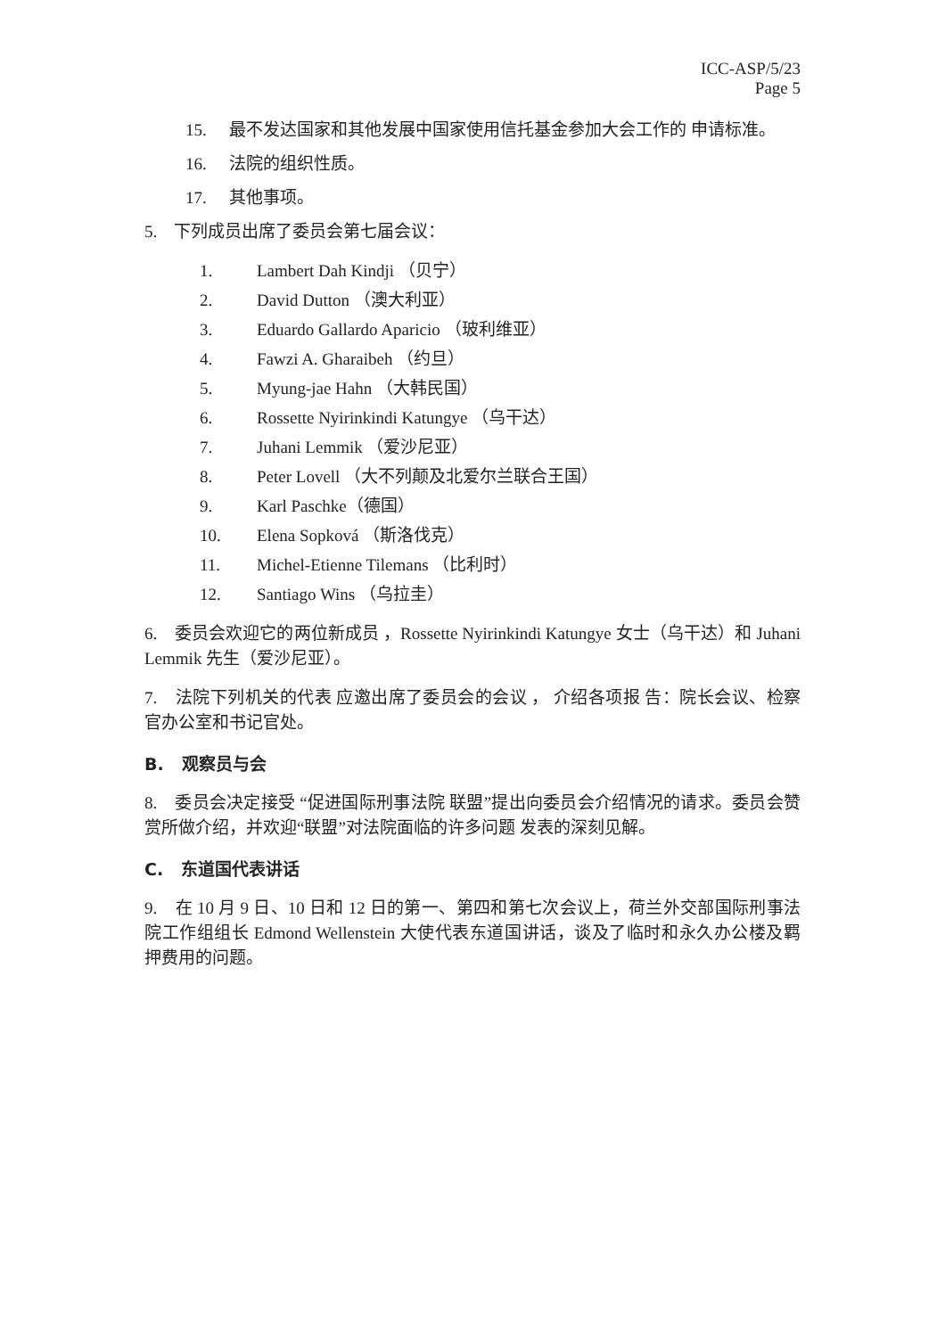ICC-ASP/5/23
Page 5
15. 最不发达国家和其他发展中国家使用信托基金参加大会工作的 申请标准。
16. 法院的组织性质。
17. 其他事项。
5. 下列成员出席了委员会第七届会议：
1. Lambert Dah Kindji （贝宁）
2. David Dutton （澳大利亚）
3. Eduardo Gallardo Aparicio （玻利维亚）
4. Fawzi A. Gharaibeh （约旦）
5. Myung-jae Hahn （大韩民国）
6. Rossette Nyirinkindi Katungye （乌干达）
7. Juhani Lemmik （爱沙尼亚）
8. Peter Lovell （大不列颠及北爱尔兰联合王国）
9. Karl Paschke（德国）
10. Elena Sopková （斯洛伐克）
11. Michel-Etienne Tilemans （比利时）
12. Santiago Wins （乌拉圭）
6. 委员会欢迎它的两位新成员 ，Rossette Nyirinkindi Katungye 女士（乌干达）和 Juhani Lemmik 先生（爱沙尼亚）。
7. 法院下列机关的代表 应邀出席了委员会的会议 ， 介绍各项报 告：院长会议、检察官办公室和书记官处。
B. 观察员与会
8. 委员会决定接受 “促进国际刑事法院 联盟”提出向委员会介绍情况的请求。委员会赞赏所做介绍，并欢迎“联盟”对法院面临的许多问题 发表的深刻见解。
C. 东道国代表讲话
9. 在 10 月 9 日、10 日和 12 日的第一、第四和第七次会议上，荷兰外交部国际刑事法院工作组组长 Edmond Wellenstein 大使代表东道国讲话，谈及了临时和永久办公楼及羁押费用的问题。